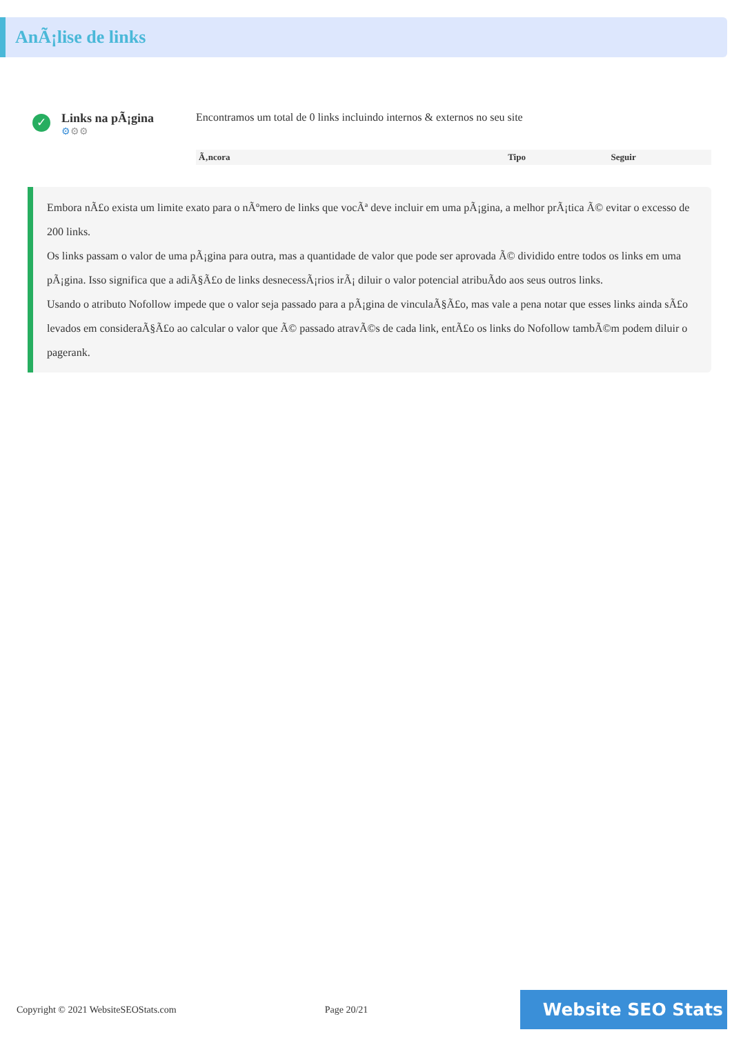AnÃ¡lise de links
✓
Links na pÃ¡gina
⚙⚙⚙
Encontramos um total de 0 links incluindo internos & externos no seu site
| Ã‚ncora | Tipo | Seguir |
| --- | --- | --- |
Embora nÃ£o exista um limite exato para o nÃºmero de links que vocÃª deve incluir em uma pÃ¡gina, a melhor prÃ¡tica Ã© evitar o excesso de 200 links.
Os links passam o valor de uma pÃ¡gina para outra, mas a quantidade de valor que pode ser aprovada Ã© dividido entre todos os links em uma pÃ¡gina. Isso significa que a adiÃ§Ã£o de links desnecessÃ¡rios irÃ¡ diluir o valor potencial atribuÃdo aos seus outros links.
Usando o atributo Nofollow impede que o valor seja passado para a pÃ¡gina de vinculaÃ§Ã£o, mas vale a pena notar que esses links ainda sÃ£o levados em consideraÃ§Ã£o ao calcular o valor que Ã© passado atravÃ©s de cada link, entÃ£o os links do Nofollow tambÃ©m podem diluir o pagerank.
Copyright © 2021 WebsiteSEOStats.com Page 20/21
Website SEO Stats